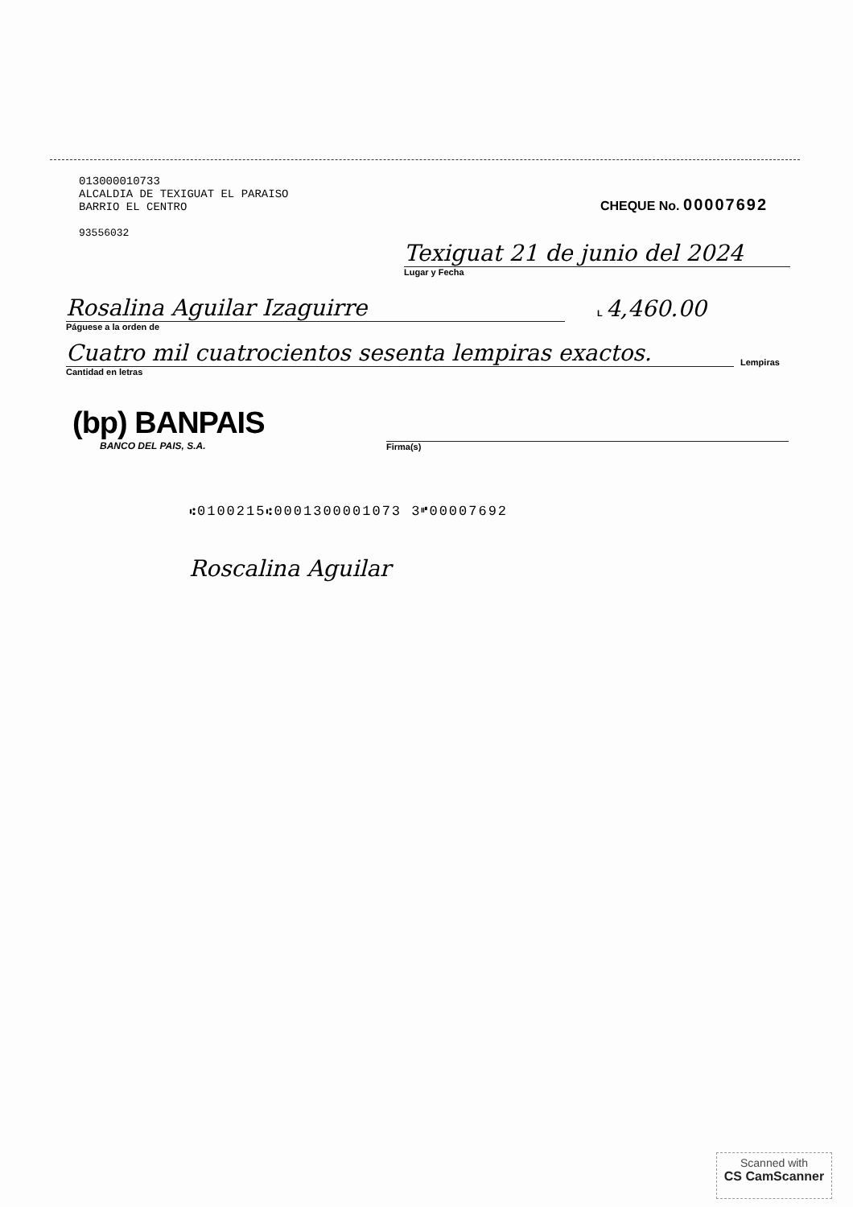013000010733
ALCALDIA DE TEXIGUAT EL PARAISO
BARRIO EL CENTRO
93556032
CHEQUE No. 00007692
Texiguat 21 de junio del 2024
Lugar y Fecha
Rosalina Aguilar Izaguirre
L 4,460.00
Páguese a la orden de
Cuatro mil cuatrocientos sesenta lempiras exactos.
Lempiras
Cantidad en letras
(bp) BANPAIS
BANCO DEL PAIS, S.A.
Firma(s)
⑆0100215⑆0001300001073 3⑈00007692
Roscalina Aguilar
Scanned with
CS CamScanner